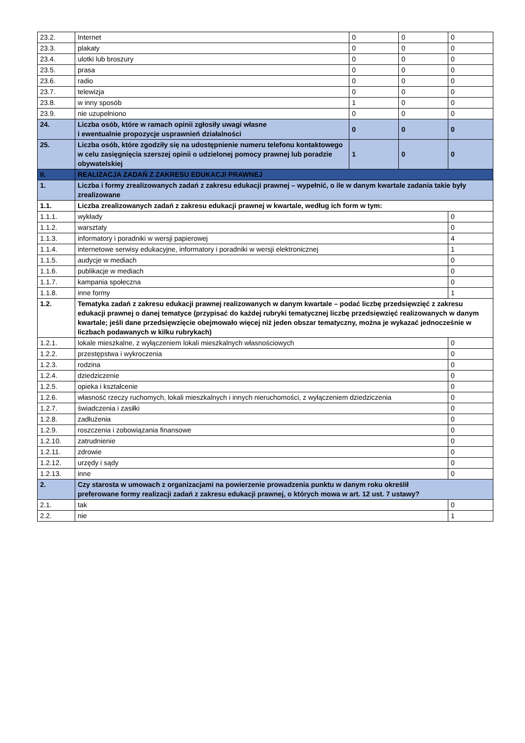| 23.2. | Internet | 0 | 0 | 0 |
| 23.3. | plakaty | 0 | 0 | 0 |
| 23.4. | ulotki lub broszury | 0 | 0 | 0 |
| 23.5. | prasa | 0 | 0 | 0 |
| 23.6. | radio | 0 | 0 | 0 |
| 23.7. | telewizja | 0 | 0 | 0 |
| 23.8. | w inny sposób | 1 | 0 | 0 |
| 23.9. | nie uzupełniono | 0 | 0 | 0 |
| 24. | Liczba osób, które w ramach opinii zgłosiły uwagi własne i ewentualnie propozycje usprawnień działalności | 0 | 0 | 0 |
| 25. | Liczba osób, które zgodziły się na udostępnienie numeru telefonu kontaktowego w celu zasięgnięcia szerszej opinii o udzielonej pomocy prawnej lub poradzie obywatelskiej | 1 | 0 | 0 |
| II. | REALIZACJA ZADAŃ Z ZAKRESU EDUKACJI PRAWNEJ | | | |
| 1. | Liczba i formy zrealizowanych zadań z zakresu edukacji prawnej – wypełnić, o ile w danym kwartale zadania takie były zrealizowane | | | |
| 1.1. | Liczba zrealizowanych zadań z zakresu edukacji prawnej w kwartale, według ich form w tym: | | | |
| 1.1.1. | wykłady | | | 0 |
| 1.1.2. | warsztaty | | | 0 |
| 1.1.3. | informatory i poradniki w wersji papierowej | | | 4 |
| 1.1.4. | internetowe serwisy edukacyjne, informatory i poradniki w wersji elektronicznej | | | 1 |
| 1.1.5. | audycje w mediach | | | 0 |
| 1.1.6. | publikacje w mediach | | | 0 |
| 1.1.7. | kampania społeczna | | | 0 |
| 1.1.8. | inne formy | | | 1 |
| 1.2. | Tematyka zadań z zakresu edukacji prawnej realizowanych w danym kwartale – podać liczbę przedsięwzięć z zakresu edukacji prawnej o danej tematyce (przypisać do każdej rubryki tematycznej liczbę przedsięwzięć realizowanych w danym kwartale; jeśli dane przedsięwzięcie obejmowało więcej niż jeden obszar tematyczny, można je wykazać jednocześnie w liczbach podawanych w kilku rubrykach) | | | |
| 1.2.1. | lokale mieszkalne, z wyłączeniem lokali mieszkalnych własnościowych | | | 0 |
| 1.2.2. | przestępstwa i wykroczenia | | | 0 |
| 1.2.3. | rodzina | | | 0 |
| 1.2.4. | dziedziczenie | | | 0 |
| 1.2.5. | opieka i kształcenie | | | 0 |
| 1.2.6. | własność rzeczy ruchomych, lokali mieszkalnych i innych nieruchomości, z wyłączeniem dziedziczenia | | | 0 |
| 1.2.7. | świadczenia i zasiłki | | | 0 |
| 1.2.8. | zadłużenia | | | 0 |
| 1.2.9. | roszczenia i zobowiązania finansowe | | | 0 |
| 1.2.10. | zatrudnienie | | | 0 |
| 1.2.11. | zdrowie | | | 0 |
| 1.2.12. | urzędy i sądy | | | 0 |
| 1.2.13. | inne | | | 0 |
| 2. | Czy starosta w umowach z organizacjami na powierzenie prowadzenia punktu w danym roku określił preferowane formy realizacji zadań z zakresu edukacji prawnej, o których mowa w art. 12 ust. 7 ustawy? | | | |
| 2.1. | tak | | | 0 |
| 2.2. | nie | | | 1 |